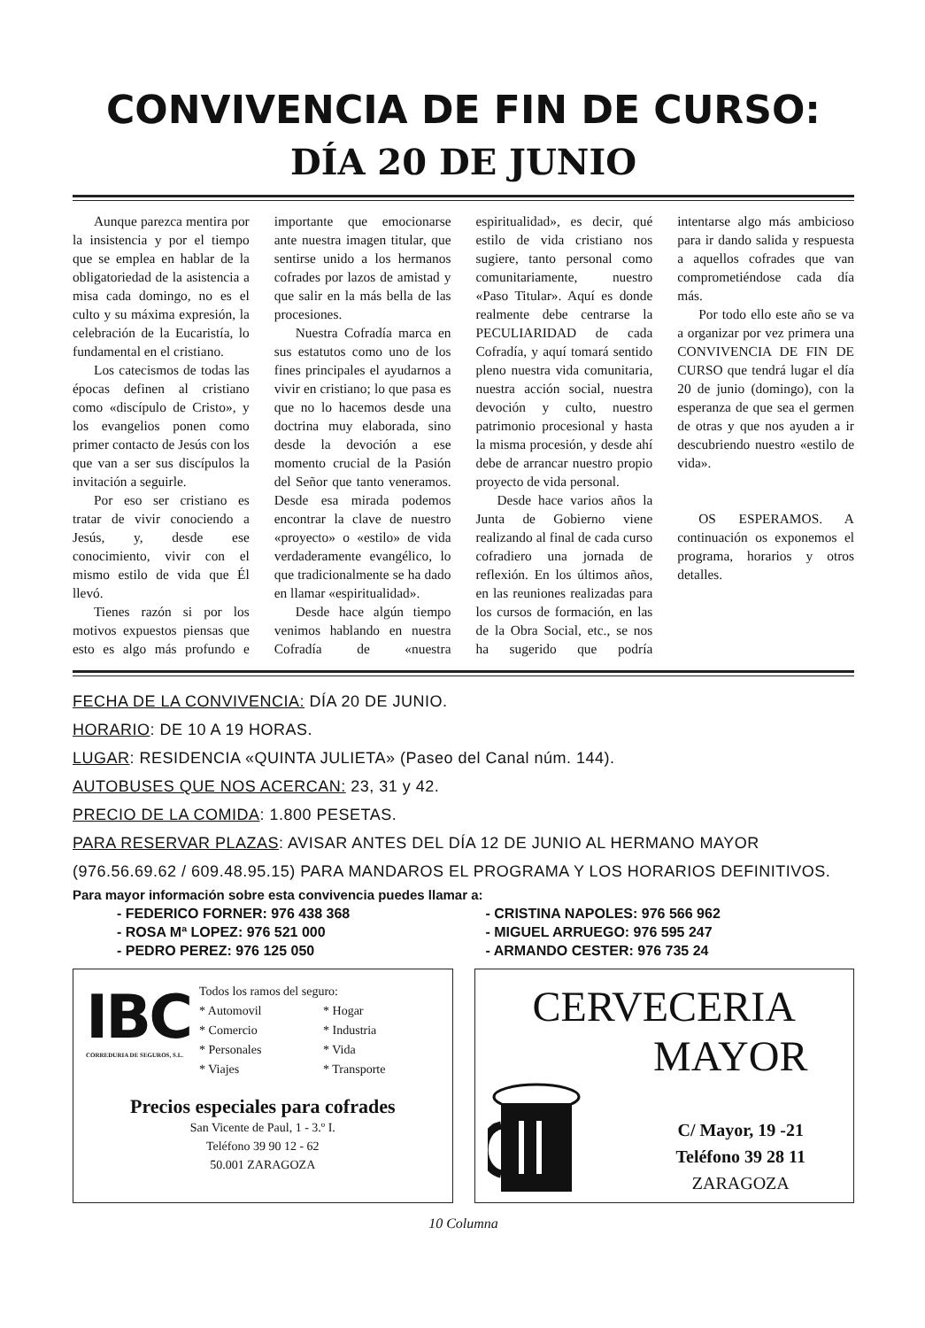CONVIVENCIA DE FIN DE CURSO:
DÍA 20 DE JUNIO
Aunque parezca mentira por la insistencia y por el tiempo que se emplea en hablar de la obligatoriedad de la asistencia a misa cada domingo, no es el culto y su máxima expresión, la celebración de la Eucaristía, lo fundamental en el cristiano.
Los catecismos de todas las épocas definen al cristiano como «discípulo de Cristo», y los evangelios ponen como primer contacto de Jesús con los que van a ser sus discípulos la invitación a seguirle.
Por eso ser cristiano es tratar de vivir conociendo a Jesús, y, desde ese conocimiento, vivir con el mismo estilo de vida que Él llevó.
Tienes razón si por los motivos expuestos piensas que esto es algo más profundo e importante que emocionarse ante nuestra imagen titular, que sentirse unido a los hermanos cofrades por lazos de amistad y que salir en la más bella de las procesiones.
Nuestra Cofradía marca en sus estatutos como uno de los fines principales el ayudarnos a vivir en cristiano; lo que pasa es que no lo hacemos desde una doctrina muy elaborada, sino desde la devoción a ese momento crucial de la Pasión del Señor que tanto veneramos. Desde esa mirada podemos encontrar la clave de nuestro «proyecto» o «estilo» de vida verdaderamente evangélico, lo que tradicionalmente se ha dado en llamar «espiritualidad».
Desde hace algún tiempo venimos hablando en nuestra Cofradía de «nuestra espiritualidad», es decir, qué estilo de vida cristiano nos sugiere, tanto personal como comunitariamente, nuestro «Paso Titular». Aquí es donde realmente debe centrarse la PECULIARIDAD de cada Cofradía, y aquí tomará sentido pleno nuestra vida comunitaria, nuestra acción social, nuestra devoción y culto, nuestro patrimonio procesional y hasta la misma procesión, y desde ahí debe de arrancar nuestro propio proyecto de vida personal.
Desde hace varios años la Junta de Gobierno viene realizando al final de cada curso cofradiero una jornada de reflexión. En los últimos años, en las reuniones realizadas para los cursos de formación, en las de la Obra Social, etc., se nos ha sugerido que podría intentarse algo más ambicioso para ir dando salida y respuesta a aquellos cofrades que van comprometiéndose cada día más.
Por todo ello este año se va a organizar por vez primera una CONVIVENCIA DE FIN DE CURSO que tendrá lugar el día 20 de junio (domingo), con la esperanza de que sea el germen de otras y que nos ayuden a ir descubriendo nuestro «estilo de vida».
OS ESPERAMOS. A continuación os exponemos el programa, horarios y otros detalles.
FECHA DE LA CONVIVENCIA: DÍA 20 DE JUNIO.
HORARIO: DE 10 A 19 HORAS.
LUGAR: RESIDENCIA «QUINTA JULIETA» (Paseo del Canal núm. 144).
AUTOBUSES QUE NOS ACERCAN: 23, 31 y 42.
PRECIO DE LA COMIDA: 1.800 PESETAS.
PARA RESERVAR PLAZAS: AVISAR ANTES DEL DÍA 12 DE JUNIO AL HERMANO MAYOR (976.56.69.62 / 609.48.95.15) PARA MANDAROS EL PROGRAMA Y LOS HORARIOS DEFINITIVOS.
Para mayor información sobre esta convivencia puedes llamar a:
- FEDERICO FORNER: 976 438 368
- CRISTINA NAPOLES: 976 566 962
- ROSA Mª LOPEZ: 976 521 000
- MIGUEL ARRUEGO: 976 595 247
- PEDRO PEREZ: 976 125 050
- ARMANDO CESTER: 976 735 24
IBC
CORREDURIA DE SEGUROS, S.L.
Todos los ramos del seguro:
* Automovil * Hogar
* Comercio * Industria
* Personales * Vida
* Viajes * Transporte
Precios especiales para cofrades
San Vicente de Paul, 1 - 3.º I.
Teléfono 39 90 12 - 62
50.001 ZARAGOZA
CERVECERIA
MAYOR
C/ Mayor, 19 -21
Teléfono 39 28 11
ZARAGOZA
10 Columna